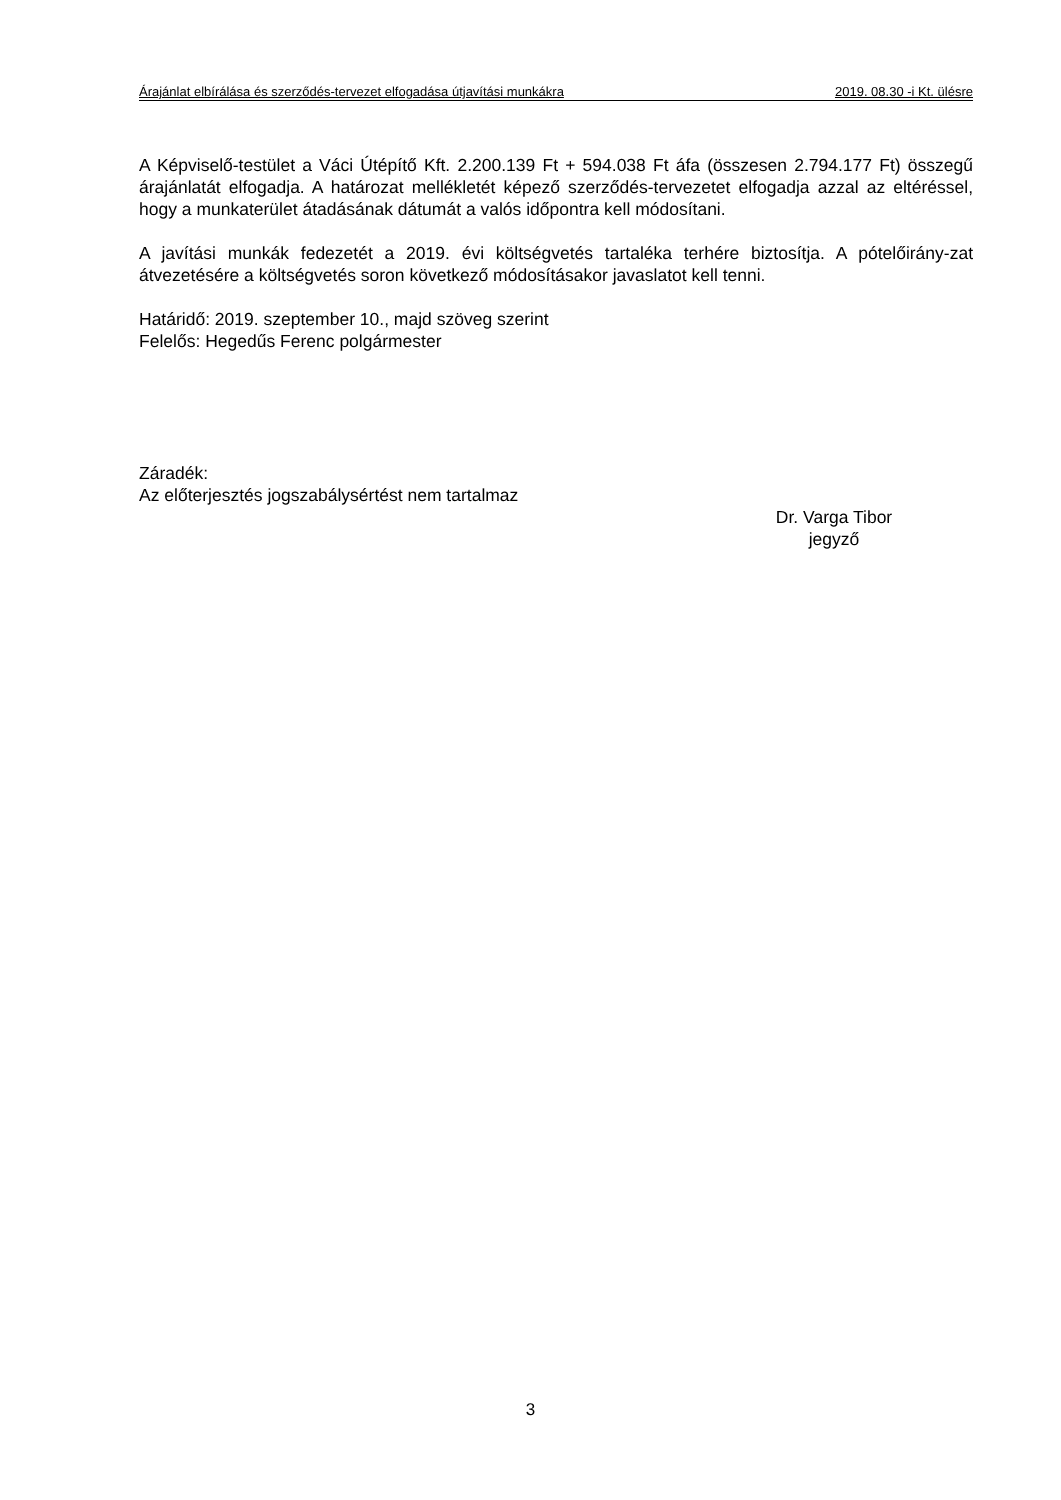Árajánlat elbírálása és szerződés-tervezet elfogadása útjavítási munkákra 2019. 08.30 -i Kt. ülésre
A Képviselő-testület a Váci Útépítő Kft. 2.200.139 Ft + 594.038 Ft áfa (összesen 2.794.177 Ft) összegű árajánlatát elfogadja. A határozat mellékletét képező szerződés-tervezetet elfogadja azzal az eltéréssel, hogy a munkaterület átadásának dátumát a valós időpontra kell módosítani.
A javítási munkák fedezetét a 2019. évi költségvetés tartaléka terhére biztosítja. A pótelőirány-zat átvezetésére a költségvetés soron következő módosításakor javaslatot kell tenni.
Határidő: 2019. szeptember 10., majd szöveg szerint
Felelős: Hegedűs Ferenc polgármester
Záradék:
Az előterjesztés jogszabálysértést nem tartalmaz
Dr. Varga Tibor
jegyző
3